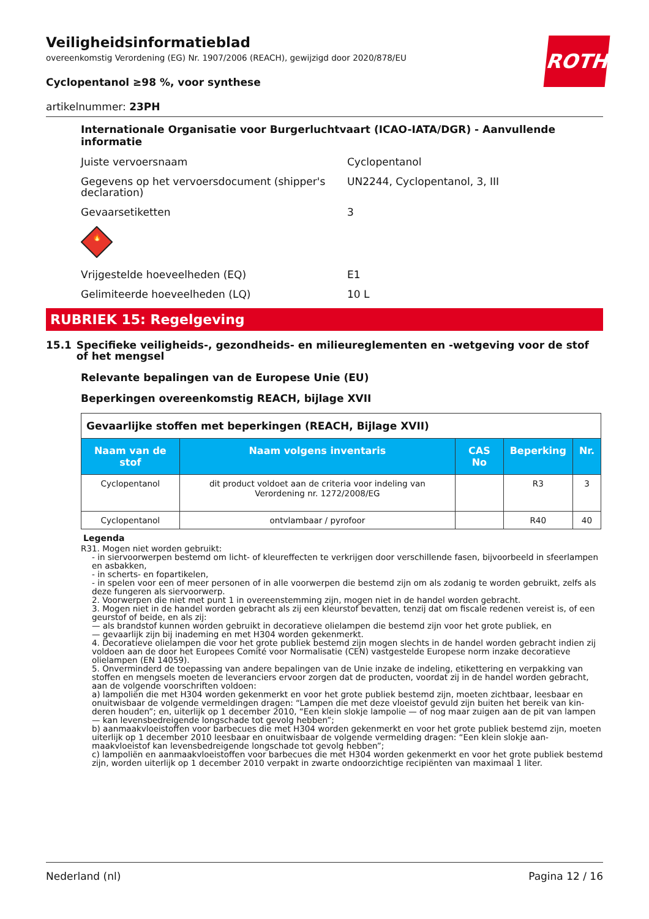ROTH
Veiligheidsinformatieblad
overeenkomstig Verordening (EG) Nr. 1907/2006 (REACH), gewijzigd door 2020/878/EU
Cyclopentanol ≥98 %, voor synthese
artikelnummer: 23PH
Internationale Organisatie voor Burgerluchtvaart (ICAO-IATA/DGR) - Aanvullende informatie
Juiste vervoersnaam Cyclopentanol
Gegevens op het vervoersdocument (shipper's declaration)
UN2244, Cyclopentanol, 3, III
Gevaarsetiketten 3
🔥
Vrijgestelde hoeveelheden (EQ) E1
Gelimiteerde hoeveelheden (LQ) 10 L
RUBRIEK 15: Regelgeving
15.1 Specifieke veiligheids-, gezondheids- en milieureglementen en -wetgeving voor de stof of het mengsel
Relevante bepalingen van de Europese Unie (EU)
Beperkingen overeenkomstig REACH, bijlage XVII
| Gevaarlijke stoffen met beperkingen (REACH, Bijlage XVII) | | | | |
| Naam van de stof | Naam volgens inventaris | CAS No | Beperking | Nr. |
| Cyclopentanol | dit product voldoet aan de criteria voor indeling van Verordening nr. 1272/2008/EG | | R3 | 3 |
| Cyclopentanol | ontvlambaar / pyrofoor | | R40 | 40 |
Legenda
R3 1. Mogen niet worden gebruikt:
- in siervoorwerpen bestemd om licht- of kleureffecten te verkrijgen door verschillende fasen, bijvoorbeeld in sfeer­lampen en asbakken,
- in scherts- en fopartikelen,
- in spelen voor een of meer personen of in alle voorwerpen die bestemd zijn om als zodanig te worden gebruikt, zelfs als deze fungeren als siervoorwerp.
2. Voorwerpen die niet met punt 1 in overeenstemming zijn, mogen niet in de handel worden gebracht.
3. Mogen niet in de handel worden gebracht als zij een kleurstof bevatten, tenzij dat om fiscale redenen vereist is, of een geurstof of beide, en als zij:
— als brandstof kunnen worden gebruikt in decoratieve olielampen die bestemd zijn voor het grote publiek, en
— gevaarlijk zijn bij inademing en met H304 worden gekenmerkt.
4. Decoratieve olielampen die voor het grote publiek bestemd zijn mogen slechts in de handel worden gebracht in­dien zij voldoen aan de door het Europees Comité voor Normalisatie (CEN) vastgestelde Europese norm inzake decora­tieve olielampen (EN 14059).
5. Onverminderd de toepassing van andere bepalingen van de Unie inzake de indeling, etikettering en verpakking van stoffen en mengsels moeten de leveranciers ervoor zorgen dat de producten, voordat zij in de handel worden ge­bracht, aan de volgende voorschriften voldoen:
a) lampoliën die met H304 worden gekenmerkt en voor het grote publiek bestemd zijn, moeten zichtbaar, leesbaar en onuitwisbaar de volgende vermeldingen dragen: “Lampen die met deze vloeistof gevuld zijn buiten het bereik van kin­deren houden”; en, uiterlijk op 1 december 2010, “Een klein slokje lampolie — of nog maar zuigen aan de pit van lam­pen — kan levensbedreigende longschade tot gevolg hebben”;
b) aanmaakvloeistoffen voor barbecues die met H304 worden gekenmerkt en voor het grote publiek bestemd zijn, moeten uiterlijk op 1 december 2010 leesbaar en onuitwisbaar de volgende vermelding dragen: “Een klein slokje aan­maakvloeistof kan levensbedreigende longschade tot gevolg hebben”;
c) lampoliën en aanmaakvloeistoffen voor barbecues die met H304 worden gekenmerkt en voor het grote publiek be­stemd zijn, worden uiterlijk op 1 december 2010 verpakt in zwarte ondoorzichtige recipiënten van maximaal 1 liter.
Nederland (nl) Pagina 12 / 16